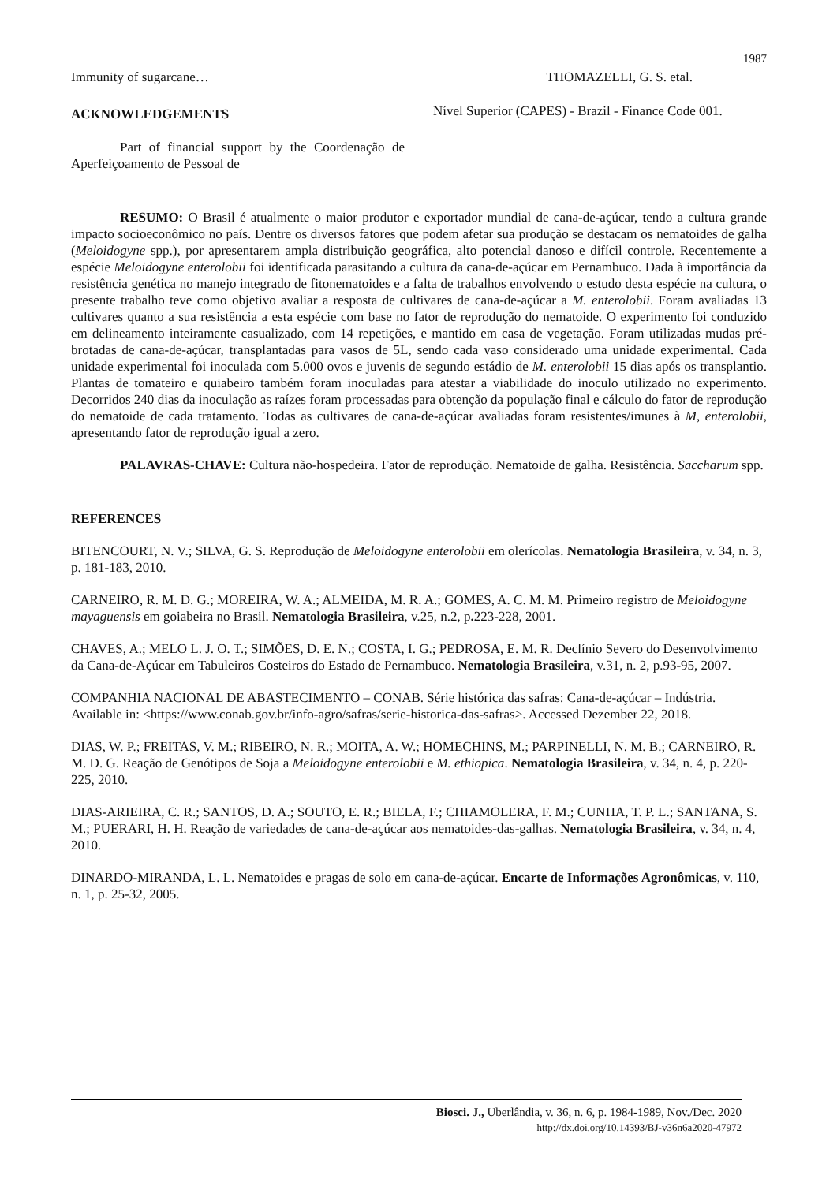1987
Immunity of sugarcane… THOMAZELLI, G. S. etal.
ACKNOWLEDGEMENTS
Part of financial support by the Coordenação de Aperfeiçoamento de Pessoal de
Nível Superior (CAPES) - Brazil - Finance Code 001.
RESUMO: O Brasil é atualmente o maior produtor e exportador mundial de cana-de-açúcar, tendo a cultura grande impacto socioeconômico no país. Dentre os diversos fatores que podem afetar sua produção se destacam os nematoides de galha (Meloidogyne spp.), por apresentarem ampla distribuição geográfica, alto potencial danoso e difícil controle. Recentemente a espécie Meloidogyne enterolobii foi identificada parasitando a cultura da cana-de-açúcar em Pernambuco. Dada à importância da resistência genética no manejo integrado de fitonematoides e a falta de trabalhos envolvendo o estudo desta espécie na cultura, o presente trabalho teve como objetivo avaliar a resposta de cultivares de cana-de-açúcar a M. enterolobii. Foram avaliadas 13 cultivares quanto a sua resistência a esta espécie com base no fator de reprodução do nematoide. O experimento foi conduzido em delineamento inteiramente casualizado, com 14 repetições, e mantido em casa de vegetação. Foram utilizadas mudas pré-brotadas de cana-de-açúcar, transplantadas para vasos de 5L, sendo cada vaso considerado uma unidade experimental. Cada unidade experimental foi inoculada com 5.000 ovos e juvenis de segundo estádio de M. enterolobii 15 dias após os transplantio. Plantas de tomateiro e quiabeiro também foram inoculadas para atestar a viabilidade do inoculo utilizado no experimento. Decorridos 240 dias da inoculação as raízes foram processadas para obtenção da população final e cálculo do fator de reprodução do nematoide de cada tratamento. Todas as cultivares de cana-de-açúcar avaliadas foram resistentes/imunes à M, enterolobii, apresentando fator de reprodução igual a zero.
PALAVRAS-CHAVE: Cultura não-hospedeira. Fator de reprodução. Nematoide de galha. Resistência. Saccharum spp.
REFERENCES
BITENCOURT, N. V.; SILVA, G. S. Reprodução de Meloidogyne enterolobii em olerícolas. Nematologia Brasileira, v. 34, n. 3, p. 181-183, 2010.
CARNEIRO, R. M. D. G.; MOREIRA, W. A.; ALMEIDA, M. R. A.; GOMES, A. C. M. M. Primeiro registro de Meloidogyne mayaguensis em goiabeira no Brasil. Nematologia Brasileira, v.25, n.2, p. 223-228, 2001.
CHAVES, A.; MELO L. J. O. T.; SIMÕES, D. E. N.; COSTA, I. G.; PEDROSA, E. M. R. Declínio Severo do Desenvolvimento da Cana-de-Açúcar em Tabuleiros Costeiros do Estado de Pernambuco. Nematologia Brasileira, v.31, n. 2, p.93-95, 2007.
COMPANHIA NACIONAL DE ABASTECIMENTO – CONAB. Série histórica das safras: Cana-de-açúcar – Indústria. Available in: <https://www.conab.gov.br/info-agro/safras/serie-historica-das-safras>. Accessed Dezember 22, 2018.
DIAS, W. P.; FREITAS, V. M.; RIBEIRO, N. R.; MOITA, A. W.; HOMECHINS, M.; PARPINELLI, N. M. B.; CARNEIRO, R. M. D. G. Reação de Genótipos de Soja a Meloidogyne enterolobii e M. ethiopica. Nematologia Brasileira, v. 34, n. 4, p. 220-225, 2010.
DIAS-ARIEIRA, C. R.; SANTOS, D. A.; SOUTO, E. R.; BIELA, F.; CHIAMOLERA, F. M.; CUNHA, T. P. L.; SANTANA, S. M.; PUERARI, H. H. Reação de variedades de cana-de-açúcar aos nematoides-das-galhas. Nematologia Brasileira, v. 34, n. 4, 2010.
DINARDO-MIRANDA, L. L. Nematoides e pragas de solo em cana-de-açúcar. Encarte de Informações Agronômicas, v. 110, n. 1, p. 25-32, 2005.
Biosci. J., Uberlândia, v. 36, n. 6, p. 1984-1989, Nov./Dec. 2020
http://dx.doi.org/10.14393/BJ-v36n6a2020-47972